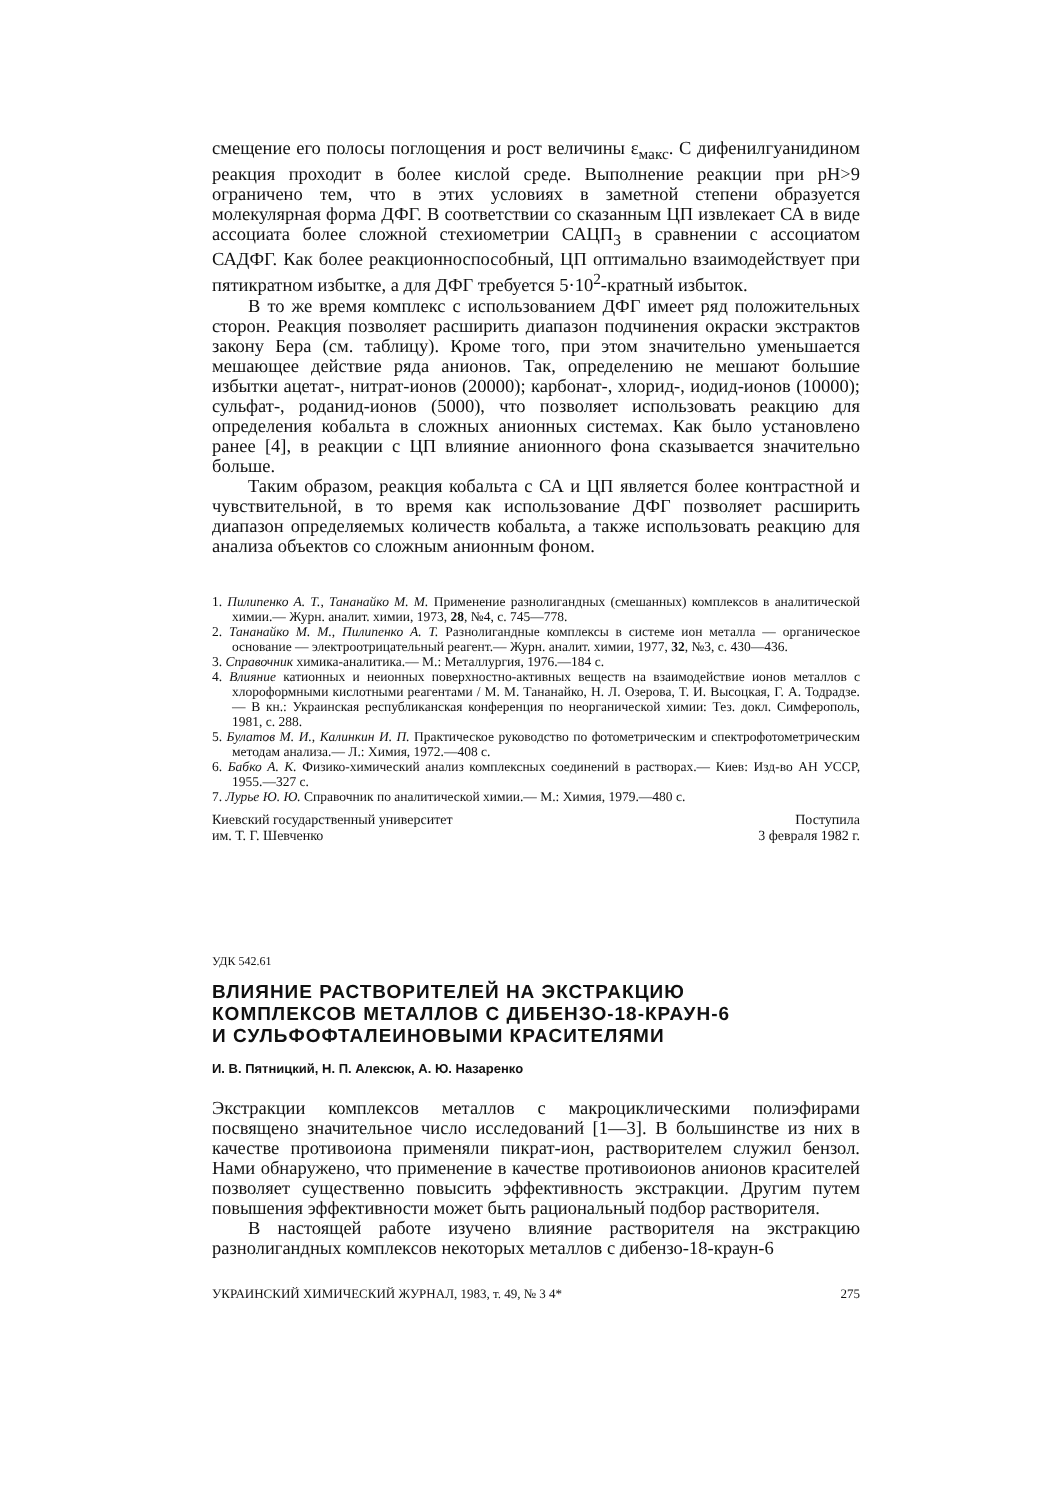смещение его полосы поглощения и рост величины ε<sub>макс</sub>. С дифенилгуанидином реакция проходит в более кислой среде. Выполнение реакции при pH>9 ограничено тем, что в этих условиях в заметной степени образуется молекулярная форма ДФГ. В соответствии со сказанным ЦП извлекает СА в виде ассоциата более сложной стехиометрии САЦП<sub>3</sub> в сравнении с ассоциатом САДФГ. Как более реакционноспособный, ЦП оптимально взаимодействует при пятикратном избытке, а для ДФГ требуется 5·10<sup>2</sup>-кратный избыток.
В то же время комплекс с использованием ДФГ имеет ряд положительных сторон. Реакция позволяет расширить диапазон подчинения окраски экстрактов закону Бера (см. таблицу). Кроме того, при этом значительно уменьшается мешающее действие ряда анионов. Так, определению не мешают большие избытки ацетат-, нитрат-ионов (20000); карбонат-, хлорид-, иодид-ионов (10000); сульфат-, роданид-ионов (5000), что позволяет использовать реакцию для определения кобальта в сложных анионных системах. Как было установлено ранее [4], в реакции с ЦП влияние анионного фона сказывается значительно больше.
Таким образом, реакция кобальта с СА и ЦП является более контрастной и чувствительной, в то время как использование ДФГ позволяет расширить диапазон определяемых количеств кобальта, а также использовать реакцию для анализа объектов со сложным анионным фоном.
1. Пилипенко А. Т., Тананайко М. М. Применение разнолигандных (смешанных) комплексов в аналитической химии.— Журн. аналит. химии, 1973, 28, №4, с. 745—778.
2. Тананайко М. М., Пилипенко А. Т. Разнолигандные комплексы в системе ион металла — органическое основание — электроотрицательный реагент.— Журн. аналит. химии, 1977, 32, №3, с. 430—436.
3. Справочник химика-аналитика.— М.: Металлургия, 1976.—184 с.
4. Влияние катионных и неионных поверхностно-активных веществ на взаимодействие ионов металлов с хлороформными кислотными реагентами / М. М. Тананайко, Н. Л. Озерова, Т. И. Высоцкая, Г. А. Тодрадзе.— В кн.: Украинская республиканская конференция по неорганической химии: Тез. докл. Симферополь, 1981, с. 288.
5. Булатов М. И., Калинкин И. П. Практическое руководство по фотометрическим и спектрофотометрическим методам анализа.— Л.: Химия, 1972.—408 с.
6. Бабко А. К. Физико-химический анализ комплексных соединений в растворах.— Киев: Изд-во АН УССР, 1955.—327 с.
7. Лурье Ю. Ю. Справочник по аналитической химии.— М.: Химия, 1979.—480 с.
Киевский государственный университет
им. Т. Г. Шевченко
Поступила
3 февраля 1982 г.
УДК 542.61
ВЛИЯНИЕ РАСТВОРИТЕЛЕЙ НА ЭКСТРАКЦИЮ
КОМПЛЕКСОВ МЕТАЛЛОВ С ДИБЕНЗО-18-КРАУН-6
И СУЛЬФОФТАЛЕИНОВЫМИ КРАСИТЕЛЯМИ
И. В. Пятницкий, Н. П. Алексюк, А. Ю. Назаренко
Экстракции комплексов металлов с макроциклическими полиэфирами посвящено значительное число исследований [1—3]. В большинстве из них в качестве противоиона применяли пикрат-ион, растворителем служил бензол. Нами обнаружено, что применение в качестве противоионов анионов красителей позволяет существенно повысить эффективность экстракции. Другим путем повышения эффективности может быть рациональный подбор растворителя.
В настоящей работе изучено влияние растворителя на экстракцию разнолигандных комплексов некоторых металлов с дибензо-18-краун-6
УКРАИНСКИЙ ХИМИЧЕСКИЙ ЖУРНАЛ, 1983, т. 49, № 3 4*
275